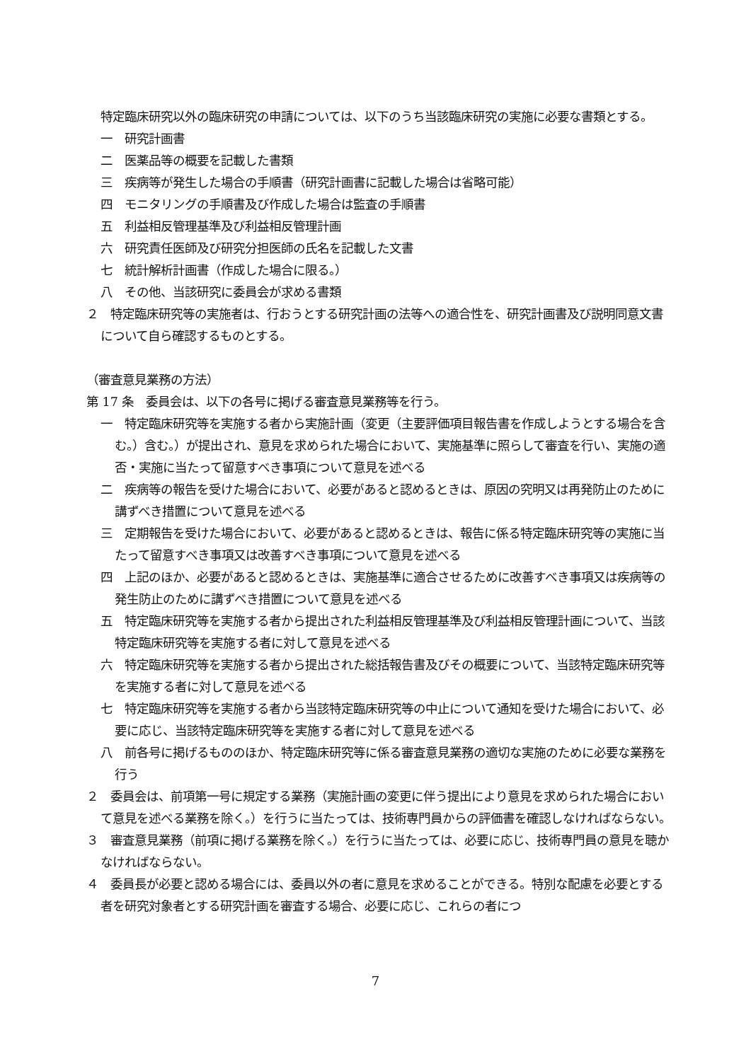特定臨床研究以外の臨床研究の申請については、以下のうち当該臨床研究の実施に必要な書類とする。
一　研究計画書
二　医薬品等の概要を記載した書類
三　疾病等が発生した場合の手順書（研究計画書に記載した場合は省略可能）
四　モニタリングの手順書及び作成した場合は監査の手順書
五　利益相反管理基準及び利益相反管理計画
六　研究責任医師及び研究分担医師の氏名を記載した文書
七　統計解析計画書（作成した場合に限る。）
八　その他、当該研究に委員会が求める書類
２　特定臨床研究等の実施者は、行おうとする研究計画の法等への適合性を、研究計画書及び説明同意文書について自ら確認するものとする。
（審査意見業務の方法）
第 17 条　委員会は、以下の各号に掲げる審査意見業務等を行う。
一　特定臨床研究等を実施する者から実施計画（変更（主要評価項目報告書を作成しようとする場合を含む。）含む。）が提出され、意見を求められた場合において、実施基準に照らして審査を行い、実施の適否・実施に当たって留意すべき事項について意見を述べる
二　疾病等の報告を受けた場合において、必要があると認めるときは、原因の究明又は再発防止のために講ずべき措置について意見を述べる
三　定期報告を受けた場合において、必要があると認めるときは、報告に係る特定臨床研究等の実施に当たって留意すべき事項又は改善すべき事項について意見を述べる
四　上記のほか、必要があると認めるときは、実施基準に適合させるために改善すべき事項又は疾病等の発生防止のために講ずべき措置について意見を述べる
五　特定臨床研究等を実施する者から提出された利益相反管理基準及び利益相反管理計画について、当該特定臨床研究等を実施する者に対して意見を述べる
六　特定臨床研究等を実施する者から提出された総括報告書及びその概要について、当該特定臨床研究等を実施する者に対して意見を述べる
七　特定臨床研究等を実施する者から当該特定臨床研究等の中止について通知を受けた場合において、必要に応じ、当該特定臨床研究等を実施する者に対して意見を述べる
八　前各号に掲げるもののほか、特定臨床研究等に係る審査意見業務の適切な実施のために必要な業務を行う
２　委員会は、前項第一号に規定する業務（実施計画の変更に伴う提出により意見を求められた場合において意見を述べる業務を除く。）を行うに当たっては、技術専門員からの評価書を確認しなければならない。
３　審査意見業務（前項に掲げる業務を除く。）を行うに当たっては、必要に応じ、技術専門員の意見を聴かなければならない。
４　委員長が必要と認める場合には、委員以外の者に意見を求めることができる。特別な配慮を必要とする者を研究対象者とする研究計画を審査する場合、必要に応じ、これらの者につ
7